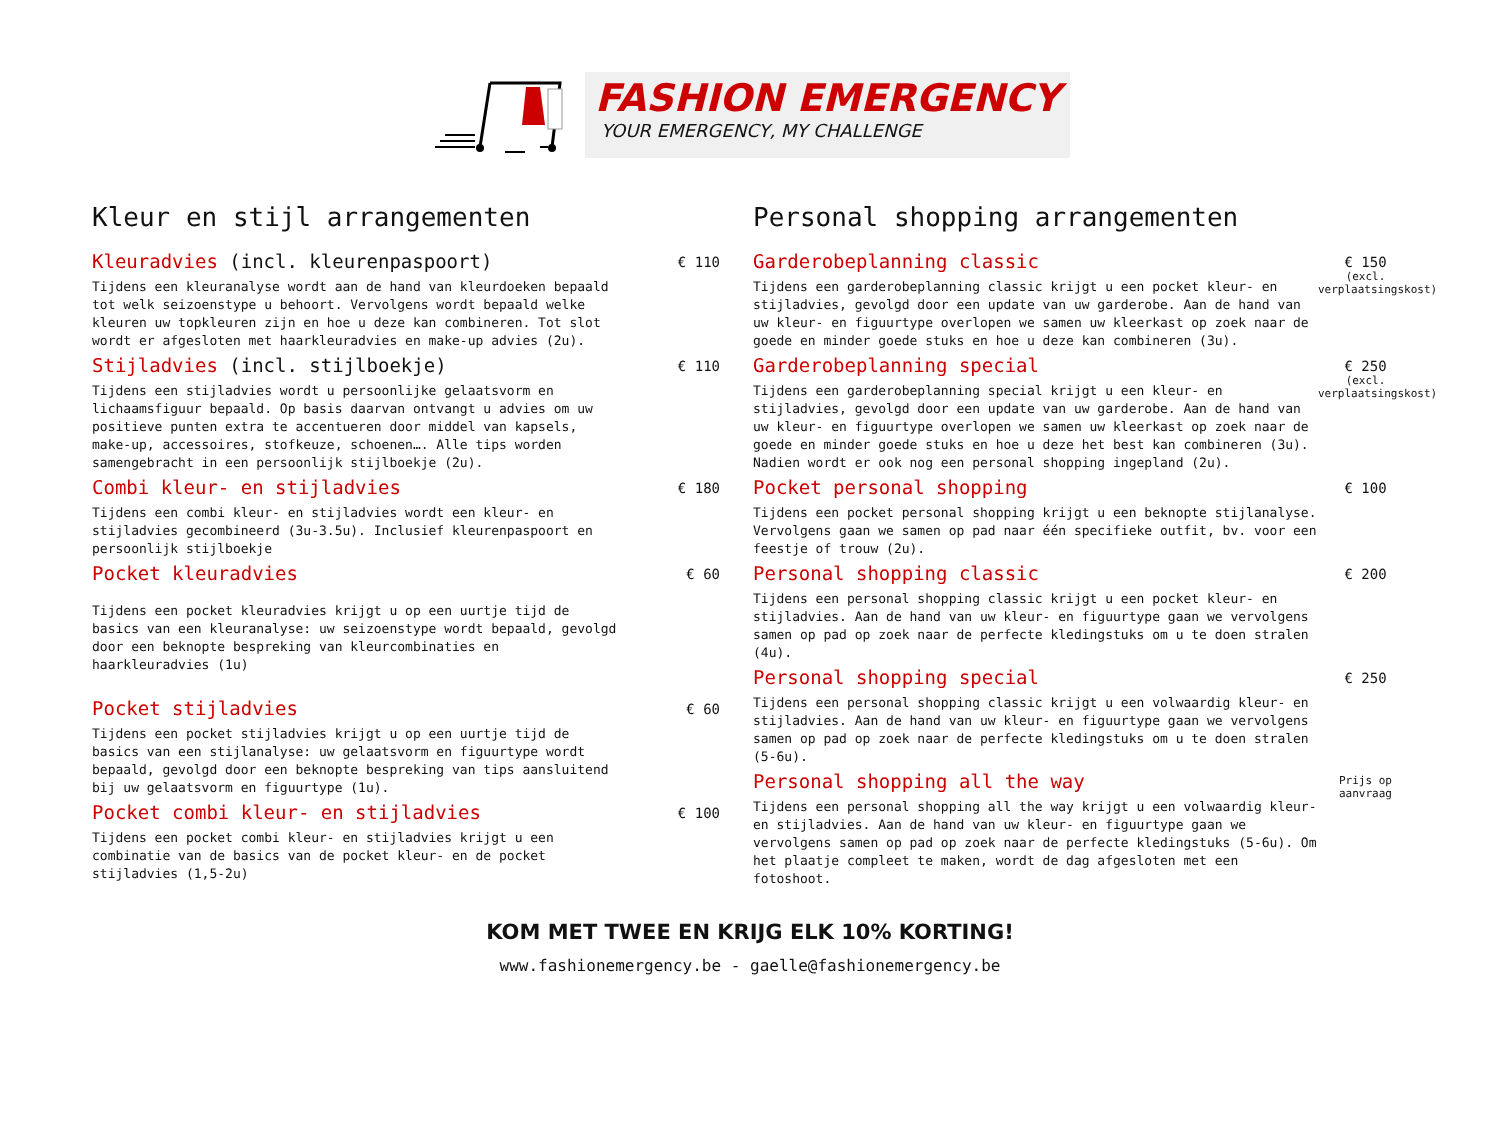FASHION EMERGENCY
YOUR EMERGENCY, MY CHALLENGE
Kleur en stijl arrangementen
Kleuradvies (incl. kleurenpaspoort)
Tijdens een kleuranalyse wordt aan de hand van kleurdoeken bepaald tot welk seizoenstype u behoort. Vervolgens wordt bepaald welke kleuren uw topkleuren zijn en hoe u deze kan combineren. Tot slot wordt er afgesloten met haarkleuradvies en make-up advies (2u).
€ 110
Stijladvies (incl. stijlboekje)
Tijdens een stijladvies wordt u persoonlijke gelaatsvorm en lichaamsfiguur bepaald. Op basis daarvan ontvangt u advies om uw positieve punten extra te accentueren door middel van kapsels, make-up, accessoires, stofkeuze, schoenen…. Alle tips worden samengebracht in een persoonlijk stijlboekje (2u).
€ 110
Combi kleur- en stijladvies
Tijdens een combi kleur- en stijladvies wordt een kleur- en stijladvies gecombineerd (3u-3.5u). Inclusief kleurenpaspoort en persoonlijk stijlboekje
€ 180
Pocket kleuradvies
Tijdens een pocket kleuradvies krijgt u op een uurtje tijd de basics van een kleuranalyse: uw seizoenstype wordt bepaald, gevolgd door een beknopte bespreking van kleurcombinaties en haarkleuradvies (1u)
€ 60
Pocket stijladvies
Tijdens een pocket stijladvies krijgt u op een uurtje tijd de basics van een stijlanalyse: uw gelaatsvorm en figuurtype wordt bepaald, gevolgd door een beknopte bespreking van tips aansluitend bij uw gelaatsvorm en figuurtype (1u).
€ 60
Pocket combi kleur- en stijladvies
Tijdens een pocket combi kleur- en stijladvies krijgt u een combinatie van de basics van de pocket kleur- en de pocket stijladvies (1,5-2u)
€ 100
Personal shopping arrangementen
Garderobeplanning classic
Tijdens een garderobeplanning classic krijgt u een pocket kleur- en stijladvies, gevolgd door een update van uw garderobe. Aan de hand van uw kleur- en figuurtype overlopen we samen uw kleerkast op zoek naar de goede en minder goede stuks en hoe u deze kan combineren (3u).
€ 150
(excl. verplaatsingskost)
Garderobeplanning special
Tijdens een garderobeplanning special krijgt u een kleur- en stijladvies, gevolgd door een update van uw garderobe. Aan de hand van uw kleur- en figuurtype overlopen we samen uw kleerkast op zoek naar de goede en minder goede stuks en hoe u deze het best kan combineren (3u). Nadien wordt er ook nog een personal shopping ingepland (2u).
€ 250
(excl. verplaatsingskost)
Pocket personal shopping
Tijdens een pocket personal shopping krijgt u een beknopte stijlanalyse. Vervolgens gaan we samen op pad naar één specifieke outfit, bv. voor een feestje of trouw (2u).
€ 100
Personal shopping classic
Tijdens een personal shopping classic krijgt u een pocket kleur- en stijladvies. Aan de hand van uw kleur- en figuurtype gaan we vervolgens samen op pad op zoek naar de perfecte kledingstuks om u te doen stralen (4u).
€ 200
Personal shopping special
Tijdens een personal shopping classic krijgt u een volwaardig kleur- en stijladvies. Aan de hand van uw kleur- en figuurtype gaan we vervolgens samen op pad op zoek naar de perfecte kledingstuks om u te doen stralen (5-6u).
€ 250
Personal shopping all the way
Tijdens een personal shopping all the way krijgt u een volwaardig kleur- en stijladvies. Aan de hand van uw kleur- en figuurtype gaan we vervolgens samen op pad op zoek naar de perfecte kledingstuks (5-6u). Om het plaatje compleet te maken, wordt de dag afgesloten met een fotoshoot.
Prijs op aanvraag
KOM MET TWEE EN KRIJG ELK 10% KORTING!
www.fashionemergency.be - gaelle@fashionemergency.be